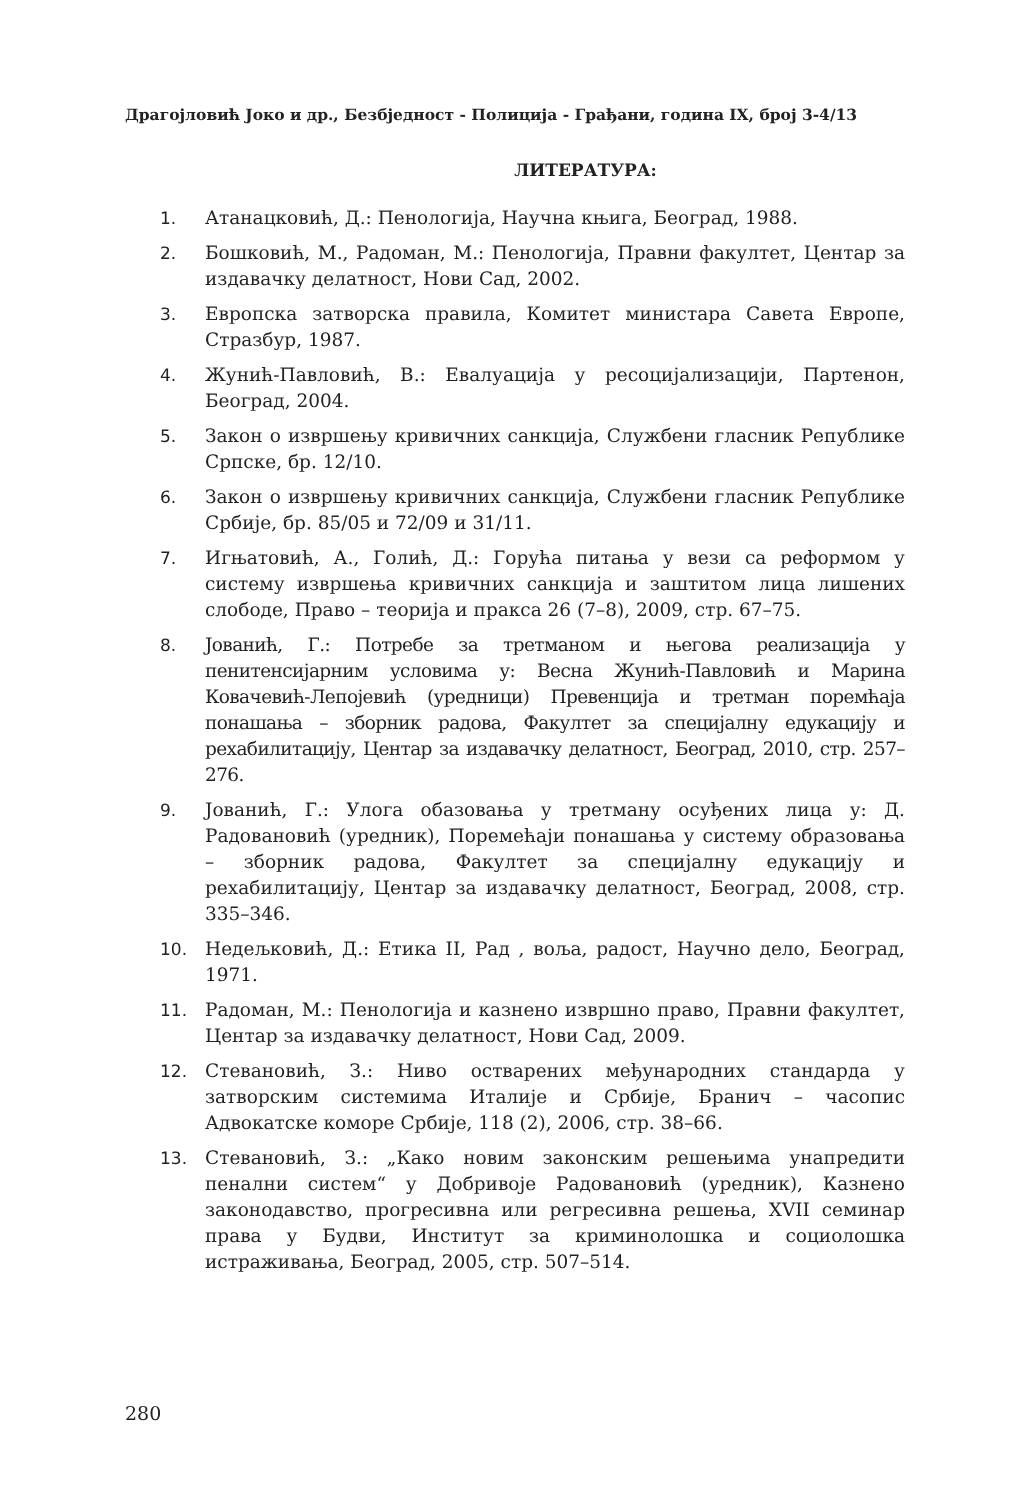Драгојловић Јоко и др., Безбједност - Полиција - Грађани, година IX, број 3-4/13
ЛИТЕРАТУРА:
1. Атанацковић, Д.: Пенологија, Научна књига, Београд, 1988.
2. Бошковић, М., Радоман, М.: Пенологија, Правни факултет, Центар за издавачку делатност, Нови Сад, 2002.
3. Европска затворска правила, Комитет министара Савета Европе, Стразбур, 1987.
4. Жунић-Павловић, В.: Евалуација у ресоцијализацији, Партенон, Београд, 2004.
5. Закон о извршењу кривичних санкција, Службени гласник Републике Српске, бр. 12/10.
6. Закон о извршењу кривичних санкција, Службени гласник Републике Србије, бр. 85/05 и 72/09 и 31/11.
7. Игњатовић, А., Голић, Д.: Горућа питања у вези са реформом у систему извршења кривичних санкција и заштитом лица лишених слободе, Право – теорија и пракса 26 (7–8), 2009, стр. 67–75.
8. Јованић, Г.: Потребе за третманом и његова реализација у пенитенсијарним условима у: Весна Жунић-Павловић и Марина Ковачевић-Лепојевић (уредници) Превенција и третман поремћаја понашања – зборник радова, Факултет за специјалну едукацију и рехабилитацију, Центар за издавачку делатност, Београд, 2010, стр. 257–276.
9. Јованић, Г.: Улога обазовања у третману осуђених лица у: Д. Радовановић (уредник), Поремећаји понашања у систему образовања – зборник радова, Факултет за специјалну едукацију и рехабилитацију, Центар за издавачку делатност, Београд, 2008, стр. 335–346.
10. Недељковић, Д.: Етика II, Рад , воља, радост, Научно дело, Београд, 1971.
11. Радоман, М.: Пенологија и казнено извршно право, Правни факултет, Центар за издавачку делатност, Нови Сад, 2009.
12. Стевановић, З.: Ниво остварених међународних стандарда у затворским системима Италије и Србије, Бранич – часопис Адвокатске коморе Србије, 118 (2), 2006, стр. 38–66.
13. Стевановић, З.: „Како новим законским решењима унапредити пенални систем“ у Добривоје Радовановић (уредник), Казнено законодавство, прогресивна или регресивна решења, XVII семинар права у Будви, Институт за криминолошка и социолошка истраживања, Београд, 2005, стр. 507–514.
280